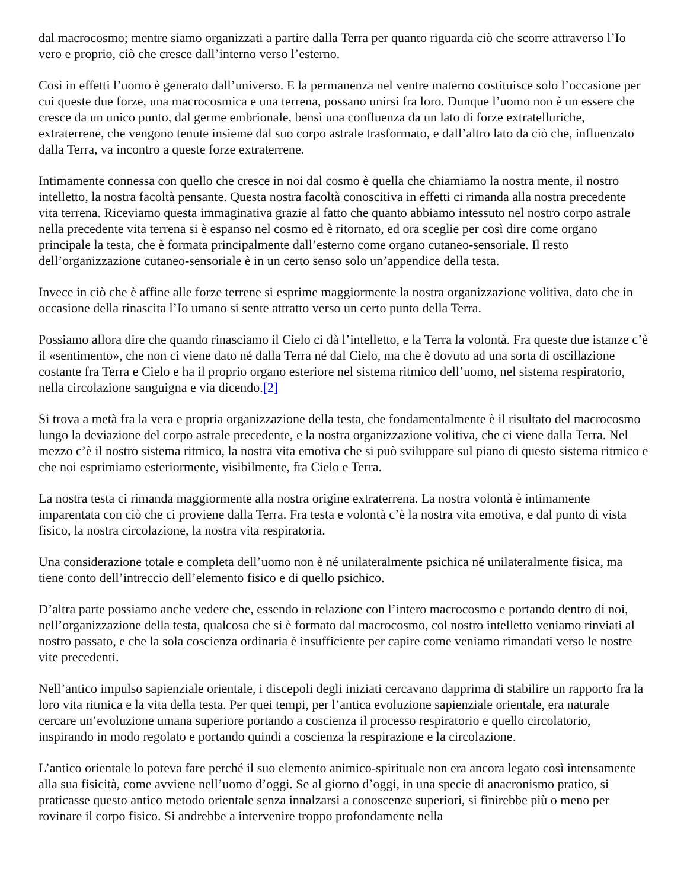dal macrocosmo; mentre siamo organizzati a partire dalla Terra per quanto riguarda ciò che scorre attraverso l’Io vero e proprio, ciò che cresce dall’interno verso l’esterno.
Così in effetti l’uomo è generato dall’universo. E la permanenza nel ventre materno costituisce solo l’occasione per cui queste due forze, una macrocosmica e una terrena, possano unirsi fra loro. Dunque l’uomo non è un essere che cresce da un unico punto, dal germe embrionale, bensì una confluenza da un lato di forze extratelluriche, extraterrene, che vengono tenute insieme dal suo corpo astrale trasformato, e dall’altro lato da ciò che, influenzato dalla Terra, va incontro a queste forze extraterrene.
Intimamente connessa con quello che cresce in noi dal cosmo è quella che chiamiamo la nostra mente, il nostro intelletto, la nostra facoltà pensante. Questa nostra facoltà conoscitiva in effetti ci rimanda alla nostra precedente vita terrena. Riceviamo questa immaginativa grazie al fatto che quanto abbiamo intessuto nel nostro corpo astrale nella precedente vita terrena si è espanso nel cosmo ed è ritornato, ed ora sceglie per così dire come organo principale la testa, che è formata principalmente dall’esterno come organo cutaneo-sensoriale. Il resto dell’organizzazione cutaneo-sensoriale è in un certo senso solo un’appendice della testa.
Invece in ciò che è affine alle forze terrene si esprime maggiormente la nostra organizzazione volitiva, dato che in occasione della rinascita l’Io umano si sente attratto verso un certo punto della Terra.
Possiamo allora dire che quando rinasciamo il Cielo ci dà l’intelletto, e la Terra la volontà. Fra queste due istanze c’è il «sentimento», che non ci viene dato né dalla Terra né dal Cielo, ma che è dovuto ad una sorta di oscillazione costante fra Terra e Cielo e ha il proprio organo esteriore nel sistema ritmico dell’uomo, nel sistema respiratorio, nella circolazione sanguigna e via dicendo.[2]
Si trova a metà fra la vera e propria organizzazione della testa, che fondamentalmente è il risultato del macrocosmo lungo la deviazione del corpo astrale precedente, e la nostra organizzazione volitiva, che ci viene dalla Terra. Nel mezzo c’è il nostro sistema ritmico, la nostra vita emotiva che si può sviluppare sul piano di questo sistema ritmico e che noi esprimiamo esteriormente, visibilmente, fra Cielo e Terra.
La nostra testa ci rimanda maggiormente alla nostra origine extraterrena. La nostra volontà è intimamente imparentata con ciò che ci proviene dalla Terra. Fra testa e volontà c’è la nostra vita emotiva, e dal punto di vista fisico, la nostra circolazione, la nostra vita respiratoria.
Una considerazione totale e completa dell’uomo non è né unilateralmente psichica né unilateralmente fisica, ma tiene conto dell’intreccio dell’elemento fisico e di quello psichico.
D’altra parte possiamo anche vedere che, essendo in relazione con l’intero macrocosmo e portando dentro di noi, nell’organizzazione della testa, qualcosa che si è formato dal macrocosmo, col nostro intelletto veniamo rinviati al nostro passato, e che la sola coscienza ordinaria è insufficiente per capire come veniamo rimandati verso le nostre vite precedenti.
Nell’antico impulso sapienziale orientale, i discepoli degli iniziati cercavano dapprima di stabilire un rapporto fra la loro vita ritmica e la vita della testa. Per quei tempi, per l’antica evoluzione sapienziale orientale, era naturale cercare un’evoluzione umana superiore portando a coscienza il processo respiratorio e quello circolatorio, inspirando in modo regolato e portando quindi a coscienza la respirazione e la circolazione.
L’antico orientale lo poteva fare perché il suo elemento animico-spirituale non era ancora legato così intensamente alla sua fisicità, come avviene nell’uomo d’oggi. Se al giorno d’oggi, in una specie di anacronismo pratico, si praticasse questo antico metodo orientale senza innalzarsi a conoscenze superiori, si finirebbe più o meno per rovinare il corpo fisico. Si andrebbe a intervenire troppo profondamente nella